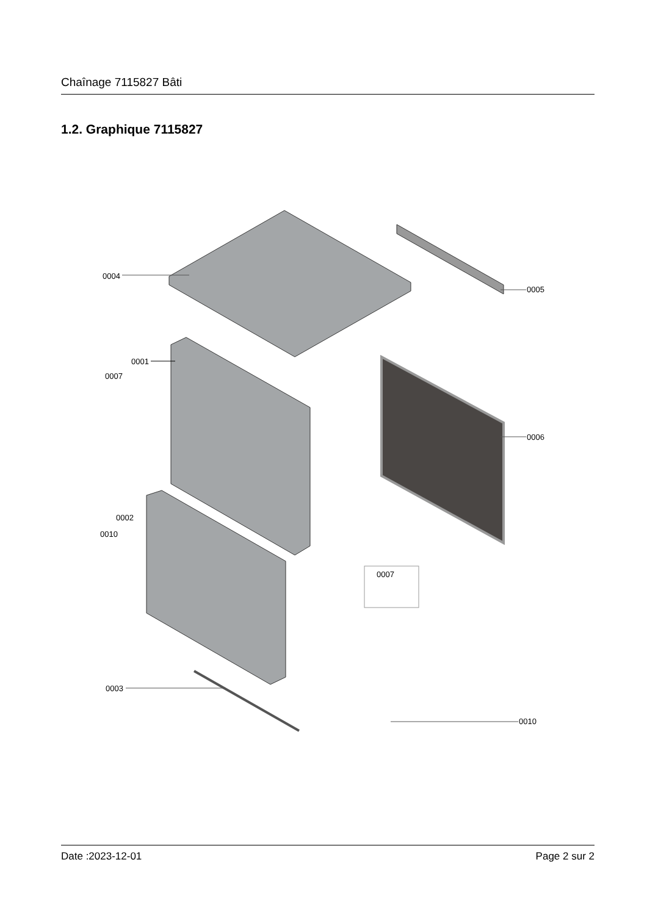Chaînage 7115827 Bâti
1.2. Graphique 7115827
0004
0005
0001
0007
0006
0002
0010
0007
0003
0010
Date :2023-12-01 Page 2 sur 2